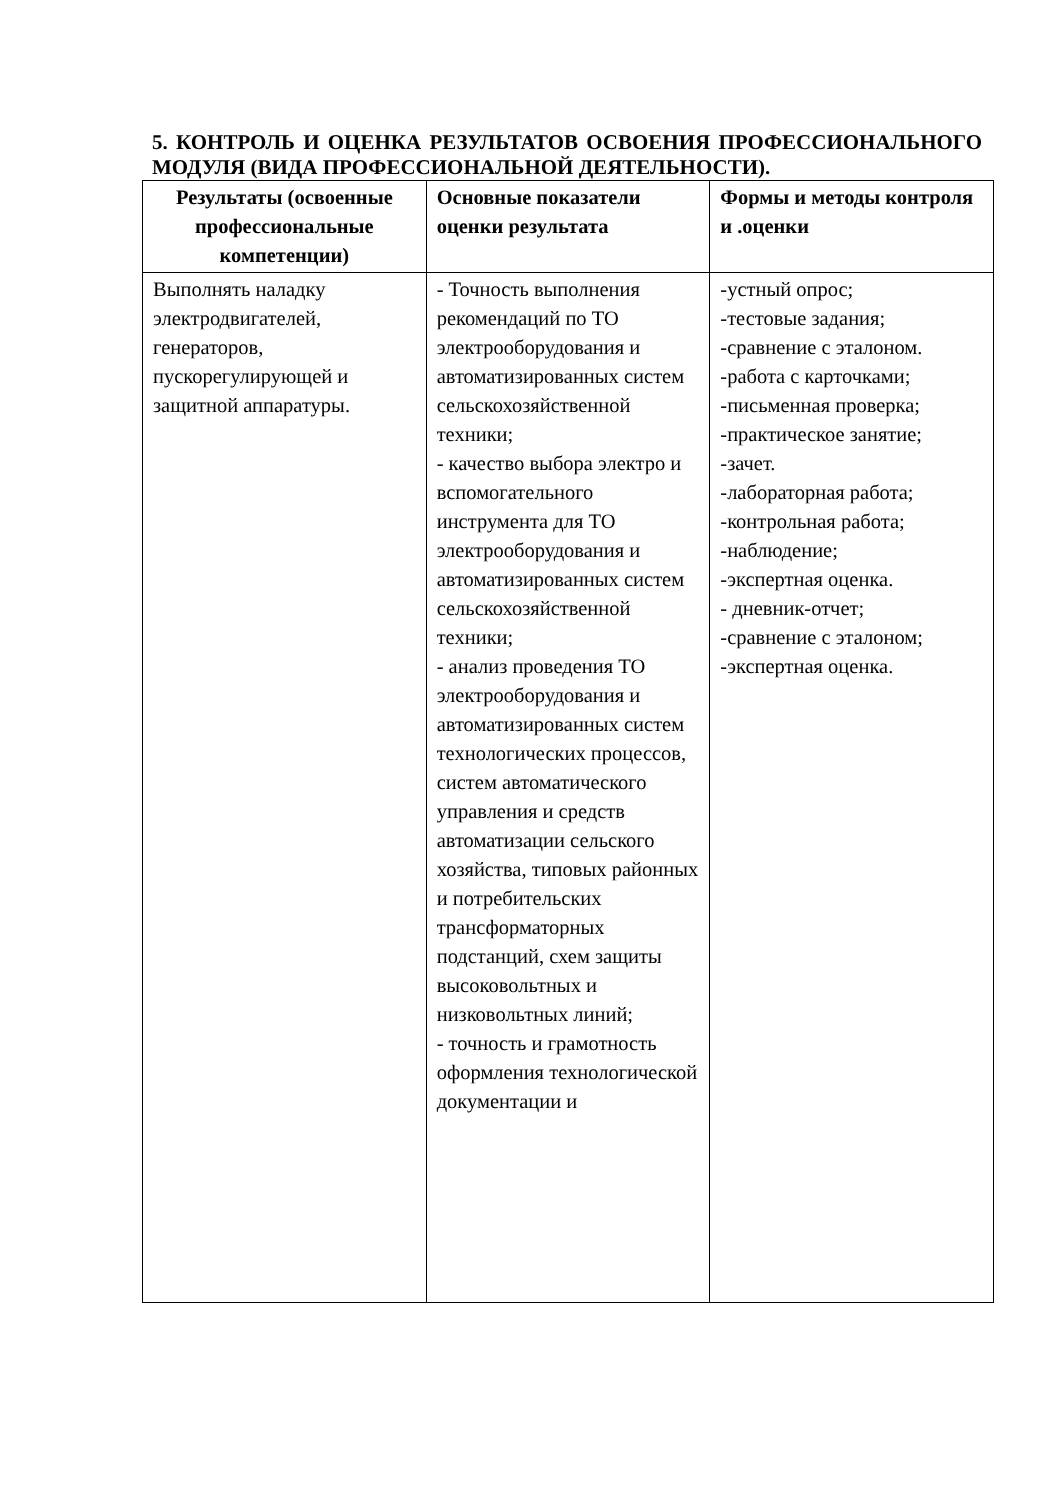5. КОНТРОЛЬ И ОЦЕНКА РЕЗУЛЬТАТОВ ОСВОЕНИЯ ПРОФЕССИОНАЛЬНОГО МОДУЛЯ (ВИДА ПРОФЕССИОНАЛЬНОЙ ДЕЯТЕЛЬНОСТИ).
| Результаты (освоенные профессиональные компетенции) | Основные показатели оценки результата | Формы и методы контроля и .оценки |
| --- | --- | --- |
| Выполнять наладку электродвигателей, генераторов, пускорегулирующей и защитной аппаратуры. | - Точность выполнения рекомендаций по ТО электрооборудования и автоматизированных систем сельскохозяйственной техники; - качество выбора электро и вспомогательного инструмента для ТО электрооборудования и автоматизированных систем сельскохозяйственной техники; - анализ проведения ТО электрооборудования и автоматизированных систем технологических процессов, систем автоматического управления и средств автоматизации сельского хозяйства, типовых районных и потребительских трансформаторных подстанций, схем защиты высоковольтных и низковольтных линий; - точность и грамотность оформления технологической документации и | -устный опрос; -тестовые задания; -сравнение с эталоном. -работа с карточками; -письменная проверка; -практическое занятие; -зачет. -лабораторная работа; -контрольная работа; -наблюдение; -экспертная оценка. - дневник-отчет; -сравнение с эталоном; -экспертная оценка. |